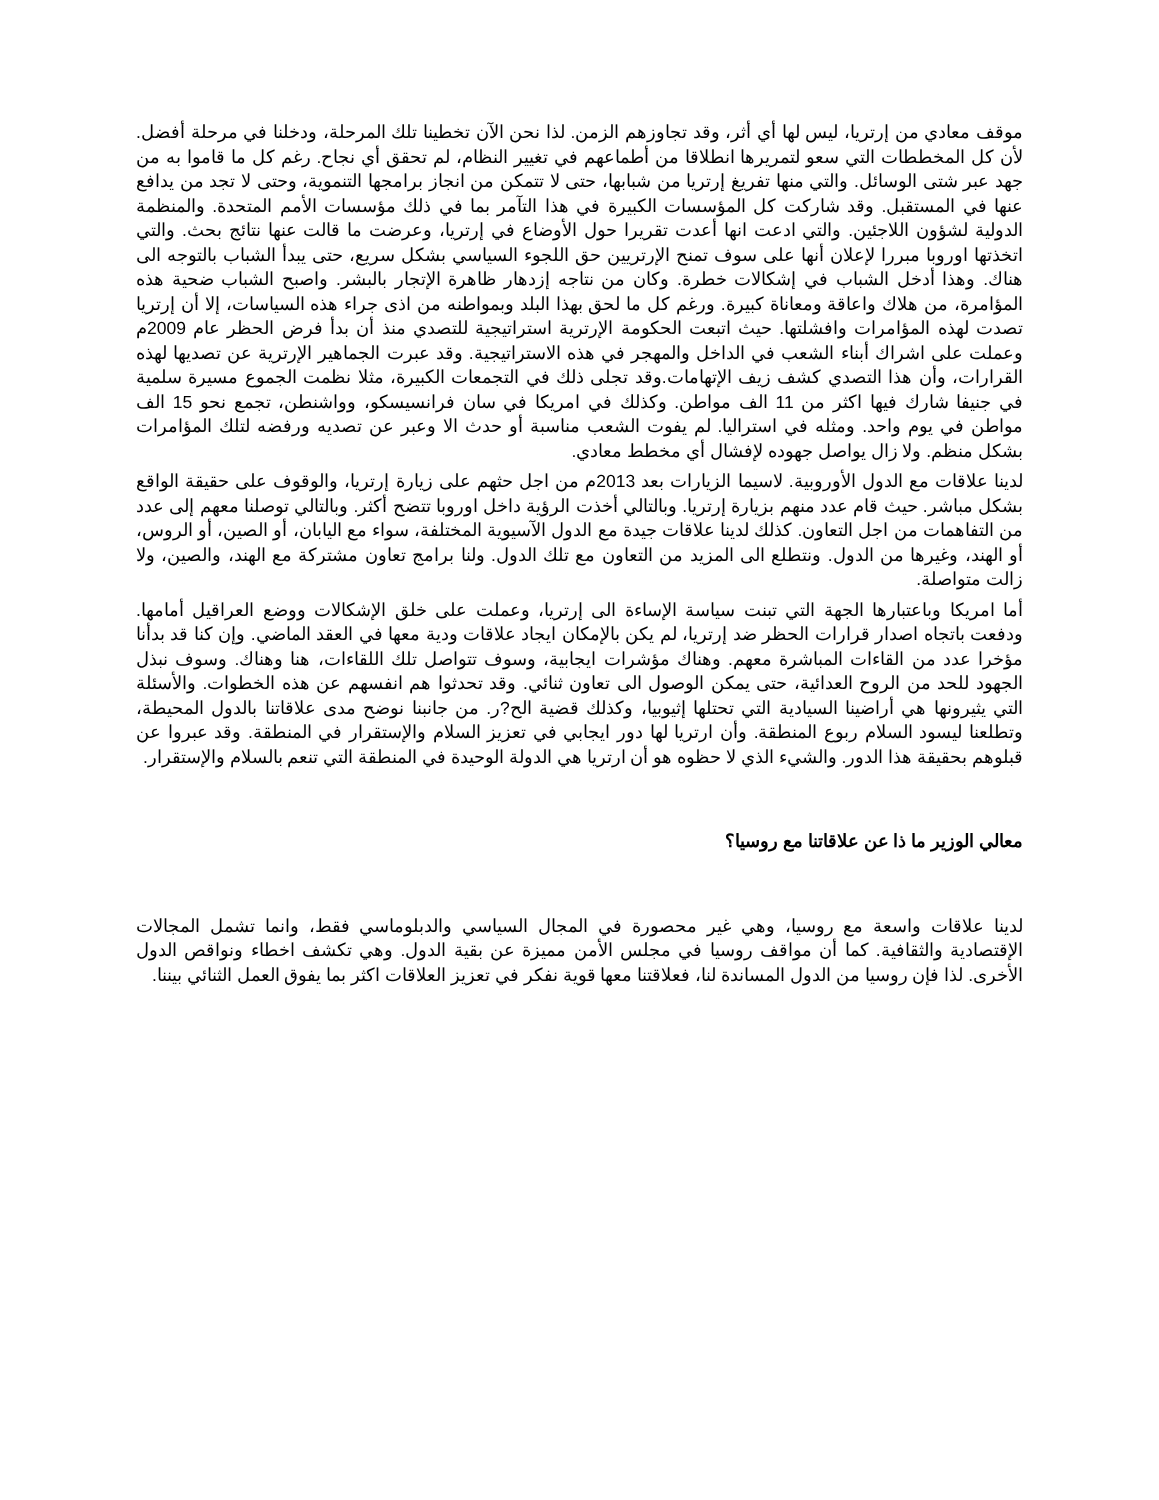موقف معادي من إرتريا، ليس لها أي أثر، وقد تجاوزهم الزمن. لذا نحن الآن تخطينا تلك المرحلة، ودخلنا في مرحلة أفضل. لأن كل المخططات التي سعو لتمريرها انطلاقا من أطماعهم في تغيير النظام، لم تحقق أي نجاح. رغم كل ما قاموا به من جهد عبر شتى الوسائل. والتي منها تفريغ إرتريا من شبابها، حتى لا تتمكن من انجاز برامجها التنموية، وحتى لا تجد من يدافع عنها في المستقبل. وقد شاركت كل المؤسسات الكبيرة في هذا التآمر بما في ذلك مؤسسات الأمم المتحدة. والمنظمة الدولية لشؤون اللاجئين. والتي ادعت انها أعدت تقريرا حول الأوضاع في إرتريا، وعرضت ما قالت عنها نتائج بحث. والتي اتخذتها اوروبا مبررا لإعلان أنها على سوف تمنح الإرتريين حق اللجوء السياسي بشكل سريع، حتى يبدأ الشباب بالتوجه الى هناك. وهذا أدخل الشباب في إشكالات خطرة. وكان من نتاجه إزدهار ظاهرة الإتجار بالبشر. واصبح الشباب ضحية هذه المؤامرة، من هلاك واعاقة ومعاناة كبيرة. ورغم كل ما لحق بهذا البلد وبمواطنه من اذى جراء هذه السياسات، إلا أن إرتريا تصدت لهذه المؤامرات وافشلتها. حيث اتبعت الحكومة الإرترية استراتيجية للتصدي منذ أن بدأ فرض الحظر عام 2009م وعملت على اشراك أبناء الشعب في الداخل والمهجر في هذه الاستراتيجية. وقد عبرت الجماهير الإرترية عن تصديها لهذه القرارات، وأن هذا التصدي كشف زيف الإتهامات.وقد تجلى ذلك في التجمعات الكبيرة، مثلا نظمت الجموع مسيرة سلمية في جنيفا شارك فيها اكثر من 11 الف مواطن. وكذلك في امريكا في سان فرانسيسكو، وواشنطن، تجمع نحو 15 الف مواطن في يوم واحد. ومثله في استراليا. لم يفوت الشعب مناسبة أو حدث الا وعبر عن تصديه ورفضه لتلك المؤامرات بشكل منظم. ولا زال يواصل جهوده لإفشال أي مخطط معادي.
لدينا علاقات مع الدول الأوروبية. لاسيما الزيارات بعد 2013م من اجل حثهم على زيارة إرتريا، والوقوف على حقيقة الواقع بشكل مباشر. حيث قام عدد منهم بزيارة إرتريا. وبالتالي أخذت الرؤية داخل اوروبا تتضح أكثر. وبالتالي توصلنا معهم إلى عدد من التفاهمات من اجل التعاون. كذلك لدينا علاقات جيدة مع الدول الآسيوية المختلفة، سواء مع اليابان، أو الصين، أو الروس، أو الهند، وغيرها من الدول. ونتطلع الى المزيد من التعاون مع تلك الدول. ولنا برامج تعاون مشتركة مع الهند، والصين، ولا زالت متواصلة.
أما امريكا وباعتبارها الجهة التي تبنت سياسة الإساءة الى إرتريا، وعملت على خلق الإشكالات ووضع العراقيل أمامها. ودفعت باتجاه اصدار قرارات الحظر ضد إرتريا، لم يكن بالإمكان ايجاد علاقات ودية معها في العقد الماضي. وإن كنا قد بدأنا مؤخرا عدد من القاءات المباشرة معهم. وهناك مؤشرات ايجابية، وسوف تتواصل تلك اللقاءات، هنا وهناك. وسوف نبذل الجهود للحد من الروح العدائية، حتى يمكن الوصول الى تعاون ثنائي. وقد تحدثوا هم انفسهم عن هذه الخطوات. والأسئلة التي يثيرونها هي أراضينا السيادية التي تحتلها إثيوبيا، وكذلك قضية الح?ر. من جانبنا نوضح مدى علاقاتنا بالدول المحيطة، وتطلعنا ليسود السلام ربوع المنطقة. وأن ارتريا لها دور ايجابي في تعزيز السلام والإستقرار في المنطقة. وقد عبروا عن قبلوهم بحقيقة هذا الدور. والشيء الذي لا حظوه هو أن ارتريا هي الدولة الوحيدة في المنطقة التي تنعم بالسلام والإستقرار.
معالي الوزير ما ذا عن علاقاتنا مع روسيا؟
لدينا علاقات واسعة مع روسيا، وهي غير محصورة في المجال السياسي والدبلوماسي فقط، وانما تشمل المجالات الإقتصادية والثقافية. كما أن مواقف روسيا في مجلس الأمن مميزة عن بقية الدول. وهي تكشف اخطاء ونواقص الدول الأخرى. لذا فإن روسيا من الدول المساندة لنا، فعلاقتنا معها قوية نفكر في تعزيز العلاقات اكثر بما يفوق العمل الثنائي بيننا.